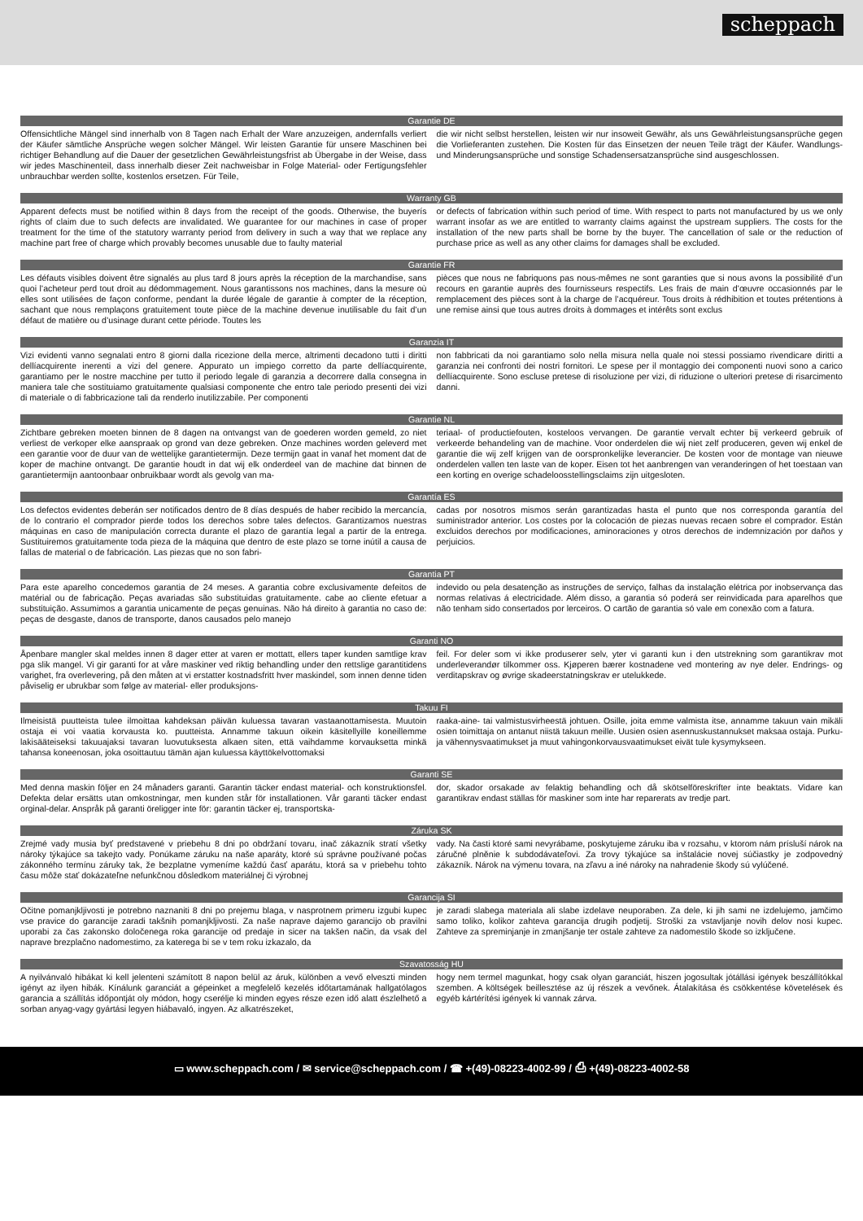scheppach
Garantie DE
Offensichtliche Mängel sind innerhalb von 8 Tagen nach Erhalt der Ware anzuzeigen, andernfalls verliert der Käufer sämtliche Ansprüche wegen solcher Mängel. Wir leisten Garantie für unsere Maschinen bei richtiger Behandlung auf die Dauer der gesetzlichen Gewährleistungsfrist ab Übergabe in der Weise, dass wir jedes Maschinenteil, dass innerhalb dieser Zeit nachweisbar in Folge Material- oder Fertigungsfehler unbrauchbar werden sollte, kostenlos ersetzen. Für Teile,
die wir nicht selbst herstellen, leisten wir nur insoweit Gewähr, als uns Gewährleistungsansprüche gegen die Vorlieferanten zustehen. Die Kosten für das Einsetzen der neuen Teile trägt der Käufer. Wandlungs- und Minderungsansprüche und sonstige Schadensersatzansprüche sind ausgeschlossen.
Warranty GB
Apparent defects must be notified within 8 days from the receipt of the goods. Otherwise, the buyerís rights of claim due to such defects are invalidated. We guarantee for our machines in case of proper treatment for the time of the statutory warranty period from delivery in such a way that we replace any machine part free of charge which provably becomes unusable due to faulty material
or defects of fabrication within such period of time. With respect to parts not manufactured by us we only warrant insofar as we are entitled to warranty claims against the upstream suppliers. The costs for the installation of the new parts shall be borne by the buyer. The cancellation of sale or the reduction of purchase price as well as any other claims for damages shall be excluded.
Garantie FR
Les défauts visibles doivent être signalés au plus tard 8 jours après la réception de la marchandise, sans quoi l’acheteur perd tout droit au dédommagement. Nous garantissons nos machines, dans la mesure où elles sont utilisées de façon conforme, pendant la durée légale de garantie à compter de la réception, sachant que nous remplaçons gratuitement toute pièce de la machine devenue inutilisable du fait d’un défaut de matière ou d’usinage durant cette période. Toutes les
pièces que nous ne fabriquons pas nous-mêmes ne sont garanties que si nous avons la possibilité d’un recours en garantie auprès des fournisseurs respectifs. Les frais de main d’œuvre occasionnés par le remplacement des pièces sont à la charge de l’acquéreur. Tous droits à rédhibition et toutes prétentions à une remise ainsi que tous autres droits à dommages et intérêts sont exclus
Garanzia IT
Vizi evidenti vanno segnalati entro 8 giorni dalla ricezione della merce, altrimenti decadono tutti i diritti dellíacquirente inerenti a vizi del genere. Appurato un impiego corretto da parte dellíacquirente, garantiamo per le nostre macchine per tutto il periodo legale di garanzia a decorrere dalla consegna in maniera tale che sostituiamo gratuitamente qualsiasi componente che entro tale periodo presenti dei vizi di materiale o di fabbricazione tali da renderlo inutilizzabile. Per componenti
non fabbricati da noi garantiamo solo nella misura nella quale noi stessi possiamo rivendicare diritti a garanzia nei confronti dei nostri fornitori. Le spese per il montaggio dei componenti nuovi sono a carico dellíacquirente. Sono escluse pretese di risoluzione per vizi, di riduzione o ulteriori pretese di risarcimento danni.
Garantie NL
Zichtbare gebreken moeten binnen de 8 dagen na ontvangst van de goederen worden gemeld, zo niet verliest de verkoper elke aanspraak op grond van deze gebreken. Onze machines worden geleverd met een garantie voor de duur van de wettelijke garantietermijn. Deze termijn gaat in vanaf het moment dat de koper de machine ontvangt. De garantie houdt in dat wij elk onderdeel van de machine dat binnen de garantietermijn aantoonbaar onbruikbaar wordt als gevolg van ma-
teriaal- of productiefouten, kosteloos vervangen. De garantie vervalt echter bij verkeerd gebruik of verkeerde behandeling van de machine. Voor onderdelen die wij niet zelf produceren, geven wij enkel de garantie die wij zelf krijgen van de oorspronkelijke leverancier. De kosten voor de montage van nieuwe onderdelen vallen ten laste van de koper. Eisen tot het aanbrengen van veranderingen of het toestaan van een korting en overige schadeloosstellingsclaims zijn uitgesloten.
Garantía ES
Los defectos evidentes deberán ser notificados dentro de 8 días después de haber recibido la mercancía, de lo contrario el comprador pierde todos los derechos sobre tales defectos. Garantizamos nuestras máquinas en caso de manipulación correcta durante el plazo de garantía legal a partir de la entrega. Sustituiremos gratuitamente toda pieza de la máquina que dentro de este plazo se torne inútil a causa de fallas de material o de fabricación. Las piezas que no son fabri-
cadas por nosotros mismos serán garantizadas hasta el punto que nos corresponda garantía del suministrador anterior. Los costes por la colocación de piezas nuevas recaen sobre el comprador. Están excluidos derechos por modificaciones, aminoraciones y otros derechos de indemnización por daños y perjuicios.
Garantia PT
Para este aparelho concedemos garantia de 24 meses. A garantia cobre exclusivamente defeitos de matérial ou de fabricação. Peças avariadas são substituidas gratuitamente. cabe ao cliente efetuar a substituição. Assumimos a garantia unicamente de peças genuinas. Não há direito à garantia no caso de: peças de desgaste, danos de transporte, danos causados pelo manejo
indevido ou pela desatenção as instruções de serviço, falhas da instalação elétrica por inobservança das normas relativas á electricidade. Além disso, a garantia só poderá ser reinvidicada para aparelhos que não tenham sido consertados por lerceiros. O cartão de garantia só vale em conexão com a fatura.
Garanti NO
Åpenbare mangler skal meldes innen 8 dager etter at varen er mottatt, ellers taper kunden samtlige krav pga slik mangel. Vi gir garanti for at våre maskiner ved riktig behandling under den rettslige garantitidens varighet, fra overlevering, på den måten at vi erstatter kostnadsfritt hver maskindel, som innen denne tiden påviselig er ubrukbar som følge av material- eller produksjons-
feil. For deler som vi ikke produserer selv, yter vi garanti kun i den utstrekning som garantikrav mot underleverandør tilkommer oss. Kjøperen bærer kostnadene ved montering av nye deler. Endrings- og verditapskrav og øvrige skadeerstatningskrav er utelukkede.
Takuu FI
Ilmeisistä puutteista tulee ilmoittaa kahdeksan päivän kuluessa tavaran vastaanottamisesta. Muutoin ostaja ei voi vaatia korvausta ko. puutteista. Annamme takuun oikein käsitellyille koneillemme lakisääteiseksi takuuajaksi tavaran luovutuksesta alkaen siten, että vaihdamme korvauksetta minkä tahansa koneenosan, joka osoittautuu tämän ajan kuluessa käyttökelvottomaksi
raaka-aine- tai valmistusvirheestä johtuen. Osille, joita emme valmista itse, annamme takuun vain mikäli osien toimittaja on antanut niistä takuun meille. Uusien osien asennuskustannukset maksaa ostaja. Purku- ja vähennysvaatimukset ja muut vahingonkorvausvaatimukset eivät tule kysymykseen.
Garanti SE
Med denna maskin följer en 24 månaders garanti. Garantin täcker endast material- och konstruktionsfel. Defekta delar ersätts utan omkostningar, men kunden står för installationen. Vår garanti täcker endast orginal-delar. Anspråk på garanti öreligger inte för: garantin täcker ej, transportska-
dor, skador orsakade av felaktig behandling och då skötselföreskrifter inte beaktats. Vidare kan garantikrav endast ställas för maskiner som inte har reparerats av tredje part.
Záruka SK
Zrejmé vady musia byť predstavené v priebehu 8 dni po obdržaní tovaru, inač zákazník stratí všetky nároky týkajúce sa takejto vady. Ponúkame záruku na naše aparáty, ktoré sú správne používané počas zákonného termínu záruky tak, že bezplatne vymeníme každú časť aparátu, ktorá sa v priebehu tohto času môže stať dokázateľne nefunkčnou dôsledkom materiálnej či výrobnej
vady. Na časti ktoré sami nevyrábame, poskytujeme záruku iba v rozsahu, v ktorom nám prísluší nárok na záručné plněnie k subdodávateľovi. Za trovy týkajúce sa inštalácie novej súčiastky je zodpovedný zákazník. Nárok na výmenu tovara, na zľavu a iné nároky na nahradenie škody sú vylúčené.
Garancija SI
Očitne pomanjkljivosti je potrebno naznaniti 8 dni po prejemu blaga, v nasprotnem primeru izgubi kupec vse pravice do garancije zaradi takšnih pomanjkljivosti. Za naše naprave dajemo garancijo ob pravilni uporabi za čas zakonsko določenega roka garancije od predaje in sicer na takšen način, da vsak del naprave brezplačno nadomestimo, za katerega bi se v tem roku izkazalo, da
je zaradi slabega materiala ali slabe izdelave neuporaben. Za dele, ki jih sami ne izdelujemo, jamčimo samo toliko, kolikor zahteva garancija drugih podjetij. Stroški za vstavljanje novih delov nosi kupec. Zahteve za spreminjanje in zmanjšanje ter ostale zahteve za nadomestilo škode so izključene.
Szavatosság HU
A nyilvánvaló hibákat ki kell jelenteni számított 8 napon belül az áruk, különben a vevő elveszti minden igényt az ilyen hibák. Kínálunk garanciát a gépeinket a megfelelő kezelés időtartamának hallgatólagos garancia a szállítás időpontját oly módon, hogy cserélje ki minden egyes része ezen idő alatt észlelhető a sorban anyag-vagy gyártási legyen hiábavaló, ingyen. Az alkatrészeket,
hogy nem termel magunkat, hogy csak olyan garanciát, hiszen jogosultak jótállási igények beszállítókkal szemben. A költségek beillesztése az új részek a vevőnek. Átalakítása és csökkentése követelések és egyéb kártérítési igények ki vannak zárva.
▭ www.scheppach.com / ✉ service@scheppach.com / ☎ +(49)-08223-4002-99 / ⎙ +(49)-08223-4002-58